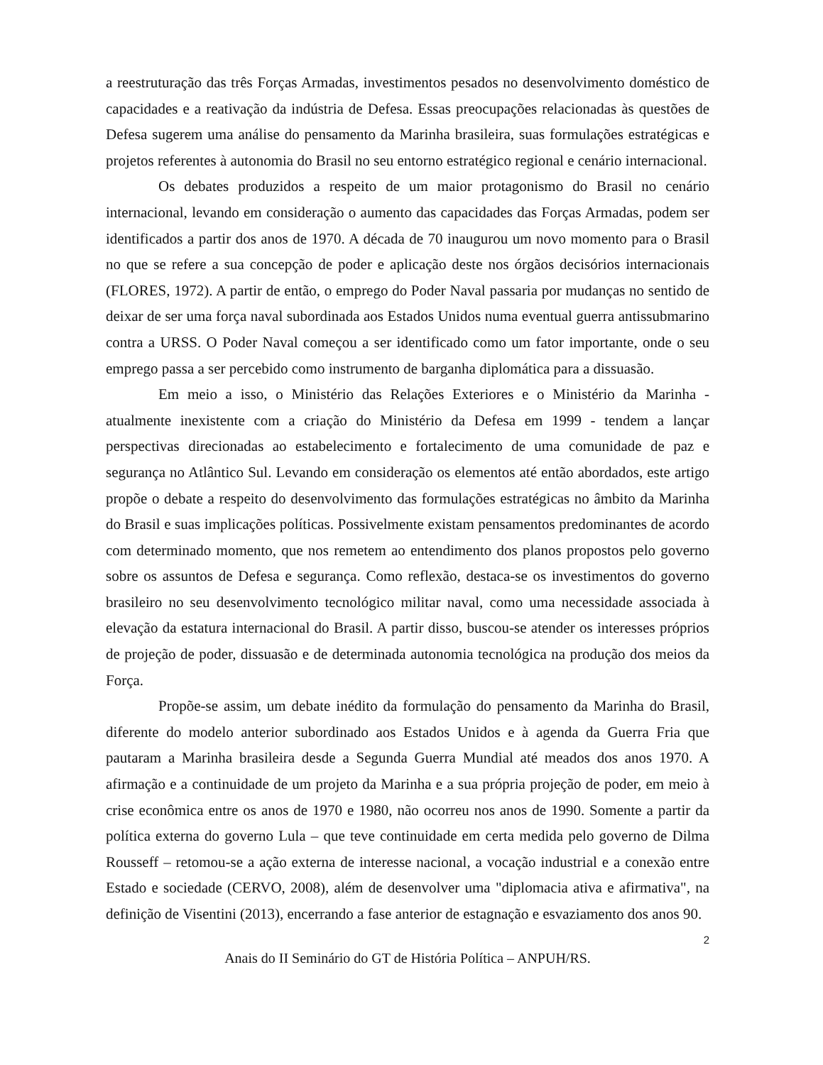a reestruturação das três Forças Armadas, investimentos pesados no desenvolvimento doméstico de capacidades e a reativação da indústria de Defesa. Essas preocupações relacionadas às questões de Defesa sugerem uma análise do pensamento da Marinha brasileira, suas formulações estratégicas e projetos referentes à autonomia do Brasil no seu entorno estratégico regional e cenário internacional.
Os debates produzidos a respeito de um maior protagonismo do Brasil no cenário internacional, levando em consideração o aumento das capacidades das Forças Armadas, podem ser identificados a partir dos anos de 1970. A década de 70 inaugurou um novo momento para o Brasil no que se refere a sua concepção de poder e aplicação deste nos órgãos decisórios internacionais (FLORES, 1972). A partir de então, o emprego do Poder Naval passaria por mudanças no sentido de deixar de ser uma força naval subordinada aos Estados Unidos numa eventual guerra antissubmarino contra a URSS. O Poder Naval começou a ser identificado como um fator importante, onde o seu emprego passa a ser percebido como instrumento de barganha diplomática para a dissuasão.
Em meio a isso, o Ministério das Relações Exteriores e o Ministério da Marinha - atualmente inexistente com a criação do Ministério da Defesa em 1999 - tendem a lançar perspectivas direcionadas ao estabelecimento e fortalecimento de uma comunidade de paz e segurança no Atlântico Sul. Levando em consideração os elementos até então abordados, este artigo propõe o debate a respeito do desenvolvimento das formulações estratégicas no âmbito da Marinha do Brasil e suas implicações políticas. Possivelmente existam pensamentos predominantes de acordo com determinado momento, que nos remetem ao entendimento dos planos propostos pelo governo sobre os assuntos de Defesa e segurança. Como reflexão, destaca-se os investimentos do governo brasileiro no seu desenvolvimento tecnológico militar naval, como uma necessidade associada à elevação da estatura internacional do Brasil. A partir disso, buscou-se atender os interesses próprios de projeção de poder, dissuasão e de determinada autonomia tecnológica na produção dos meios da Força.
Propõe-se assim, um debate inédito da formulação do pensamento da Marinha do Brasil, diferente do modelo anterior subordinado aos Estados Unidos e à agenda da Guerra Fria que pautaram a Marinha brasileira desde a Segunda Guerra Mundial até meados dos anos 1970. A afirmação e a continuidade de um projeto da Marinha e a sua própria projeção de poder, em meio à crise econômica entre os anos de 1970 e 1980, não ocorreu nos anos de 1990. Somente a partir da política externa do governo Lula – que teve continuidade em certa medida pelo governo de Dilma Rousseff – retomou-se a ação externa de interesse nacional, a vocação industrial e a conexão entre Estado e sociedade (CERVO, 2008), além de desenvolver uma "diplomacia ativa e afirmativa", na definição de Visentini (2013), encerrando a fase anterior de estagnação e esvaziamento dos anos 90.
2
Anais do II Seminário do GT de História Política – ANPUH/RS.